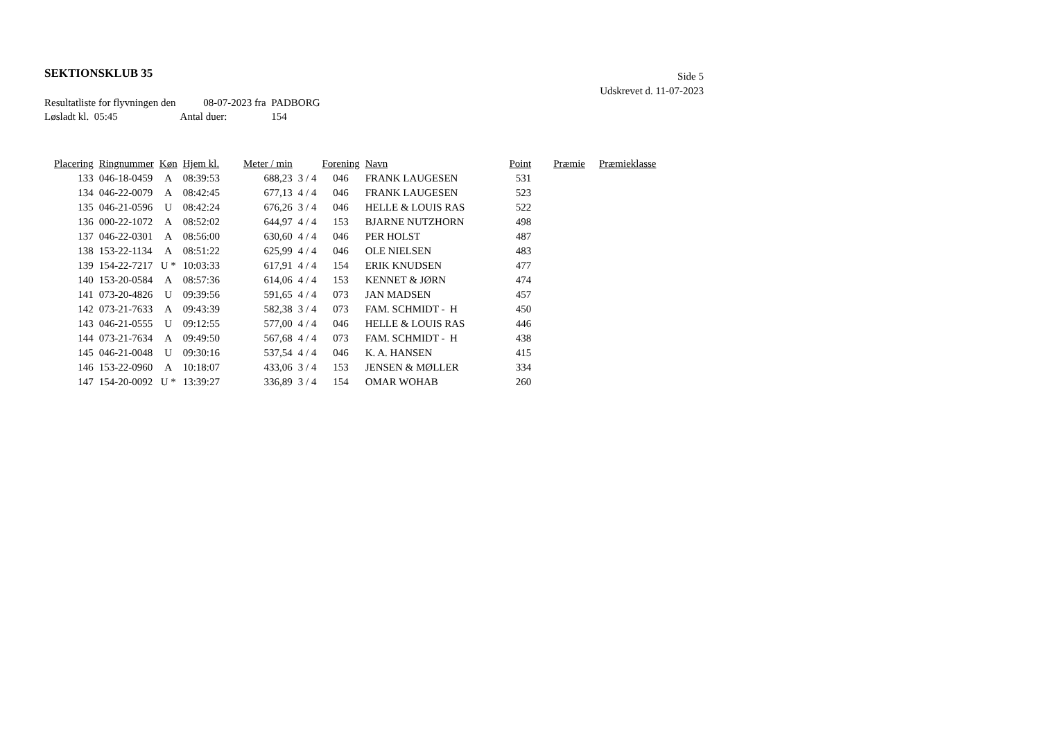SEKTIONSKLUB 35
Side 5
Udskrevet d. 11-07-2023
Resultatliste for flyvningen den 08-07-2023 fra PADBORG
Løsladt kl. 05:45 Antal duer: 154
| Placering | Ringnummer | Køn | Hjem kl. | Meter / min | | Forening | Navn | Point | Præmie | Præmieklasse |
| --- | --- | --- | --- | --- | --- | --- | --- | --- | --- | --- |
| 133 | 046-18-0459 | A | 08:39:53 | 688,23 | 3 / 4 | 046 | FRANK LAUGESEN | 531 | | |
| 134 | 046-22-0079 | A | 08:42:45 | 677,13 | 4 / 4 | 046 | FRANK LAUGESEN | 523 | | |
| 135 | 046-21-0596 | U | 08:42:24 | 676,26 | 3 / 4 | 046 | HELLE & LOUIS RAS | 522 | | |
| 136 | 000-22-1072 | A | 08:52:02 | 644,97 | 4 / 4 | 153 | BJARNE NUTZHORN | 498 | | |
| 137 | 046-22-0301 | A | 08:56:00 | 630,60 | 4 / 4 | 046 | PER HOLST | 487 | | |
| 138 | 153-22-1134 | A | 08:51:22 | 625,99 | 4 / 4 | 046 | OLE NIELSEN | 483 | | |
| 139 | 154-22-7217 | U * | 10:03:33 | 617,91 | 4 / 4 | 154 | ERIK KNUDSEN | 477 | | |
| 140 | 153-20-0584 | A | 08:57:36 | 614,06 | 4 / 4 | 153 | KENNET & JØRN | 474 | | |
| 141 | 073-20-4826 | U | 09:39:56 | 591,65 | 4 / 4 | 073 | JAN MADSEN | 457 | | |
| 142 | 073-21-7633 | A | 09:43:39 | 582,38 | 3 / 4 | 073 | FAM. SCHMIDT - H | 450 | | |
| 143 | 046-21-0555 | U | 09:12:55 | 577,00 | 4 / 4 | 046 | HELLE & LOUIS RAS | 446 | | |
| 144 | 073-21-7634 | A | 09:49:50 | 567,68 | 4 / 4 | 073 | FAM. SCHMIDT - H | 438 | | |
| 145 | 046-21-0048 | U | 09:30:16 | 537,54 | 4 / 4 | 046 | K. A. HANSEN | 415 | | |
| 146 | 153-22-0960 | A | 10:18:07 | 433,06 | 3 / 4 | 153 | JENSEN & MØLLER | 334 | | |
| 147 | 154-20-0092 | U * | 13:39:27 | 336,89 | 3 / 4 | 154 | OMAR WOHAB | 260 | | |